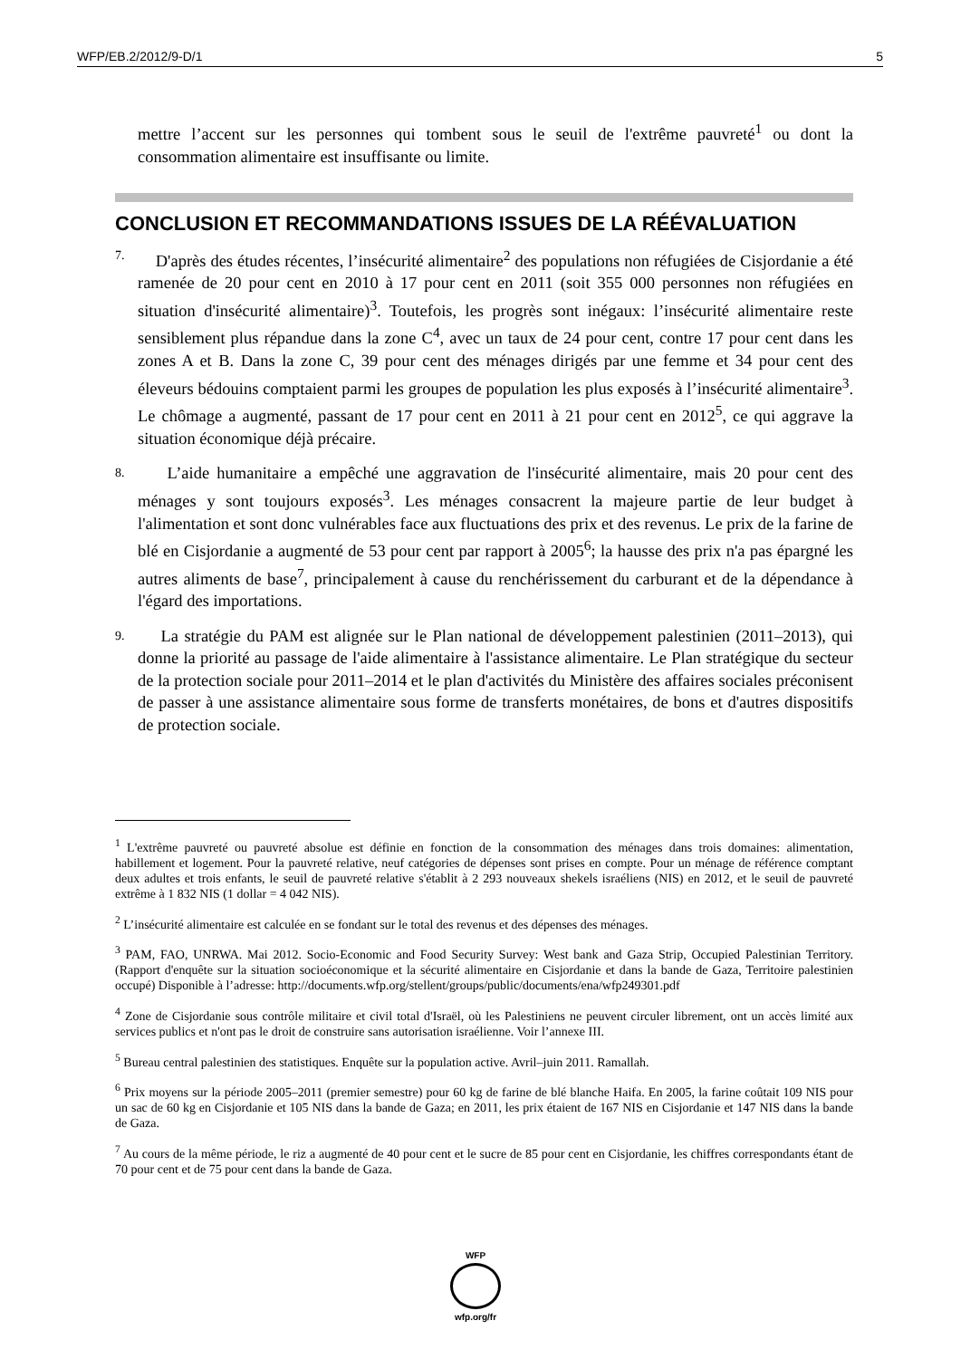WFP/EB.2/2012/9-D/1 5
mettre l’accent sur les personnes qui tombent sous le seuil de l'extrême pauvreté<sup>1</sup> ou dont la consommation alimentaire est insuffisante ou limite.
CONCLUSION ET RECOMMANDATIONS ISSUES DE LA RÉÉVALUATION
7. D'après des études récentes, l’insécurité alimentaire<sup>2</sup> des populations non réfugiées de Cisjordanie a été ramenée de 20 pour cent en 2010 à 17 pour cent en 2011 (soit 355 000 personnes non réfugiées en situation d'insécurité alimentaire)<sup>3</sup>. Toutefois, les progrès sont inégaux: l’insécurité alimentaire reste sensiblement plus répandue dans la zone C<sup>4</sup>, avec un taux de 24 pour cent, contre 17 pour cent dans les zones A et B. Dans la zone C, 39 pour cent des ménages dirigés par une femme et 34 pour cent des éleveurs bédouins comptaient parmi les groupes de population les plus exposés à l’insécurité alimentaire<sup>3</sup>. Le chômage a augmenté, passant de 17 pour cent en 2011 à 21 pour cent en 2012<sup>5</sup>, ce qui aggrave la situation économique déjà précaire.
8. L’aide humanitaire a empêché une aggravation de l'insécurité alimentaire, mais 20 pour cent des ménages y sont toujours exposés<sup>3</sup>. Les ménages consacrent la majeure partie de leur budget à l'alimentation et sont donc vulnérables face aux fluctuations des prix et des revenus. Le prix de la farine de blé en Cisjordanie a augmenté de 53 pour cent par rapport à 2005<sup>6</sup>; la hausse des prix n'a pas épargné les autres aliments de base<sup>7</sup>, principalement à cause du renchérissement du carburant et de la dépendance à l'égard des importations.
9. La stratégie du PAM est alignée sur le Plan national de développement palestinien (2011–2013), qui donne la priorité au passage de l'aide alimentaire à l'assistance alimentaire. Le Plan stratégique du secteur de la protection sociale pour 2011–2014 et le plan d'activités du Ministère des affaires sociales préconisent de passer à une assistance alimentaire sous forme de transferts monétaires, de bons et d'autres dispositifs de protection sociale.
<sup>1</sup> L'extrême pauvreté ou pauvreté absolue est définie en fonction de la consommation des ménages dans trois domaines: alimentation, habillement et logement. Pour la pauvreté relative, neuf catégories de dépenses sont prises en compte. Pour un ménage de référence comptant deux adultes et trois enfants, le seuil de pauvreté relative s'établit à 2 293 nouveaux shekels israéliens (NIS) en 2012, et le seuil de pauvreté extrême à 1 832 NIS (1 dollar = 4 042 NIS).
<sup>2</sup> L’insécurité alimentaire est calculée en se fondant sur le total des revenus et des dépenses des ménages.
<sup>3</sup> PAM, FAO, UNRWA. Mai 2012. Socio-Economic and Food Security Survey: West bank and Gaza Strip, Occupied Palestinian Territory. (Rapport d'enquête sur la situation socioéconomique et la sécurité alimentaire en Cisjordanie et dans la bande de Gaza, Territoire palestinien occupé) Disponible à l’adresse: http://documents.wfp.org/stellent/groups/public/documents/ena/wfp249301.pdf
<sup>4</sup> Zone de Cisjordanie sous contrôle militaire et civil total d'Israël, où les Palestiniens ne peuvent circuler librement, ont un accès limité aux services publics et n'ont pas le droit de construire sans autorisation israélienne. Voir l’annexe III.
<sup>5</sup> Bureau central palestinien des statistiques. Enquête sur la population active. Avril–juin 2011. Ramallah.
<sup>6</sup> Prix moyens sur la période 2005–2011 (premier semestre) pour 60 kg de farine de blé blanche Haifa. En 2005, la farine coûtait 109 NIS pour un sac de 60 kg en Cisjordanie et 105 NIS dans la bande de Gaza; en 2011, les prix étaient de 167 NIS en Cisjordanie et 147 NIS dans la bande de Gaza.
<sup>7</sup> Au cours de la même période, le riz a augmenté de 40 pour cent et le sucre de 85 pour cent en Cisjordanie, les chiffres correspondants étant de 70 pour cent et de 75 pour cent dans la bande de Gaza.
WFP
wfp.org/fr